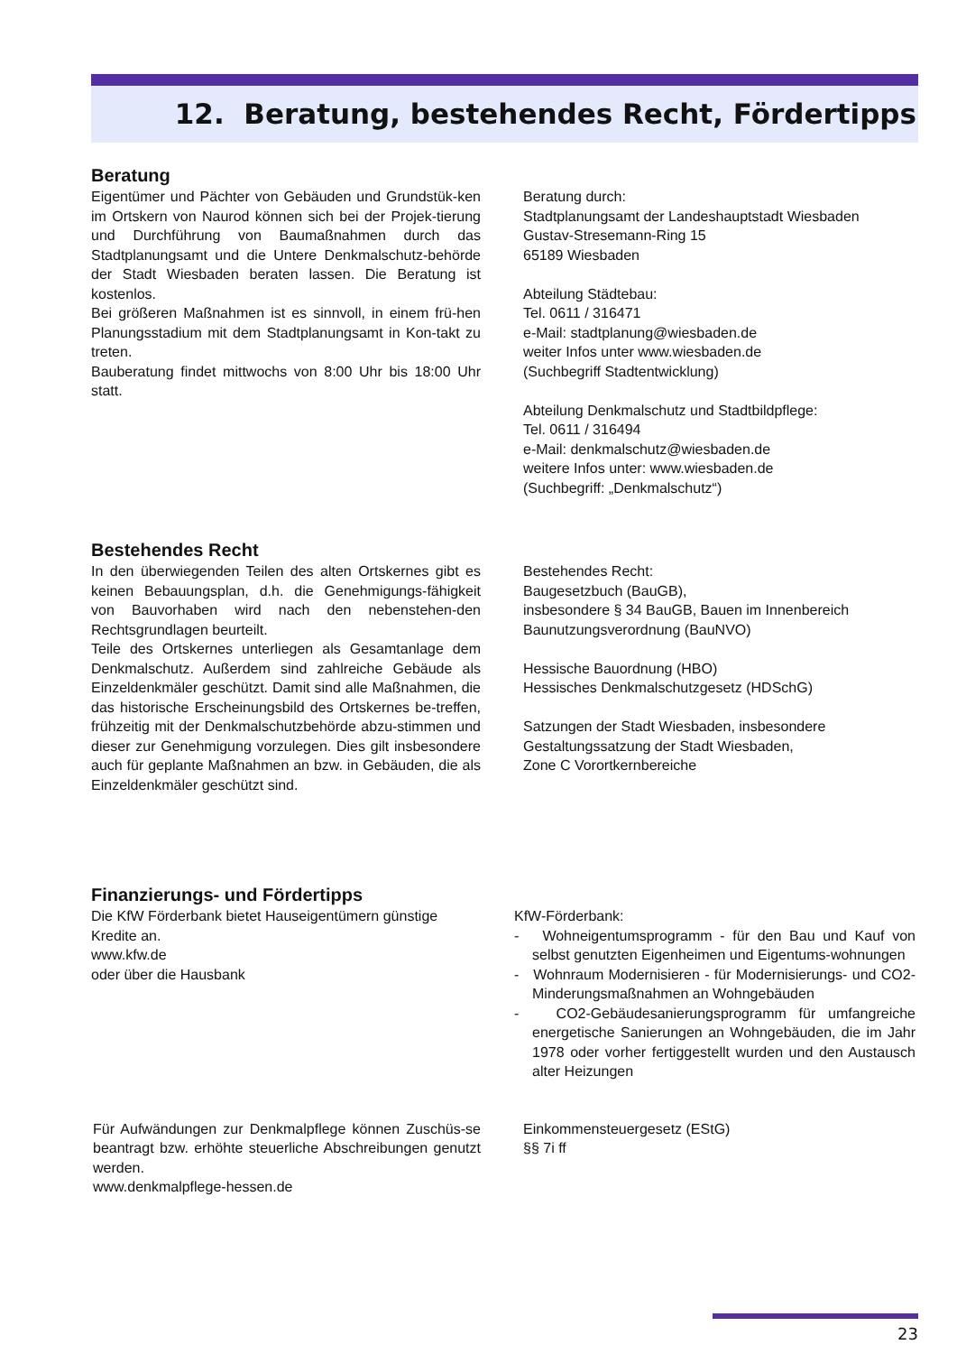12. Beratung, bestehendes Recht, Fördertipps
Beratung
Eigentümer und Pächter von Gebäuden und Grundstük-ken im Ortskern von Naurod können sich bei der Projek-tierung und Durchführung von Baumaßnahmen durch das Stadtplanungsamt und die Untere Denkmalschutz-behörde der Stadt Wiesbaden beraten lassen. Die Beratung ist kostenlos.
Bei größeren Maßnahmen ist es sinnvoll, in einem frü-hen Planungsstadium mit dem Stadtplanungsamt in Kon-takt zu treten.
Bauberatung findet mittwochs von 8:00 Uhr bis 18:00 Uhr statt.
Beratung durch:
Stadtplanungsamt der Landeshauptstadt Wiesbaden
Gustav-Stresemann-Ring 15
65189 Wiesbaden
Abteilung Städtebau:
Tel. 0611 / 316471
e-Mail: stadtplanung@wiesbaden.de
weiter Infos unter www.wiesbaden.de
(Suchbegriff Stadtentwicklung)
Abteilung Denkmalschutz und Stadtbildpflege:
Tel. 0611 / 316494
e-Mail: denkmalschutz@wiesbaden.de
weitere Infos unter: www.wiesbaden.de
(Suchbegriff: „Denkmalschutz“)
Bestehendes Recht
In den überwiegenden Teilen des alten Ortskernes gibt es keinen Bebauungsplan, d.h. die Genehmigungs-fähigkeit von Bauvorhaben wird nach den nebenstehen-den Rechtsgrundlagen beurteilt.
Teile des Ortskernes unterliegen als Gesamtanlage dem Denkmalschutz. Außerdem sind zahlreiche Gebäude als Einzeldenkmäler geschützt. Damit sind alle Maßnahmen, die das historische Erscheinungsbild des Ortskernes be-treffen, frühzeitig mit der Denkmalschutzbehörde abzu-stimmen und dieser zur Genehmigung vorzulegen. Dies gilt insbesondere auch für geplante Maßnahmen an bzw. in Gebäuden, die als Einzeldenkmäler geschützt sind.
Bestehendes Recht:
Baugesetzbuch (BauGB),
insbesondere § 34 BauGB, Bauen im Innenbereich
Baunutzungsverordnung (BauNVO)
Hessische Bauordnung (HBO)
Hessisches Denkmalschutzgesetz (HDSchG)
Satzungen der Stadt Wiesbaden, insbesondere
Gestaltungssatzung der Stadt Wiesbaden,
Zone C Vorortkernbereiche
Finanzierungs- und Fördertipps
Die KfW Förderbank bietet Hauseigentümern günstige Kredite an.
www.kfw.de
oder über die Hausbank
KfW-Förderbank:
- Wohneigentumsprogramm - für den Bau und Kauf von selbst genutzten Eigenheimen und Eigentums-wohnungen
- Wohnraum Modernisieren - für Modernisierungs- und CO2-Minderungsmaßnahmen an Wohngebäuden
- CO2-Gebäudesanierungsprogramm für umfangreiche energetische Sanierungen an Wohngebäuden, die im Jahr 1978 oder vorher fertiggestellt wurden und den Austausch alter Heizungen
Für Aufwändungen zur Denkmalpflege können Zuschüs-se beantragt bzw. erhöhte steuerliche Abschreibungen genutzt werden.
www.denkmalpflege-hessen.de
Einkommensteuergesetz (EStG)
§§ 7i ff
23